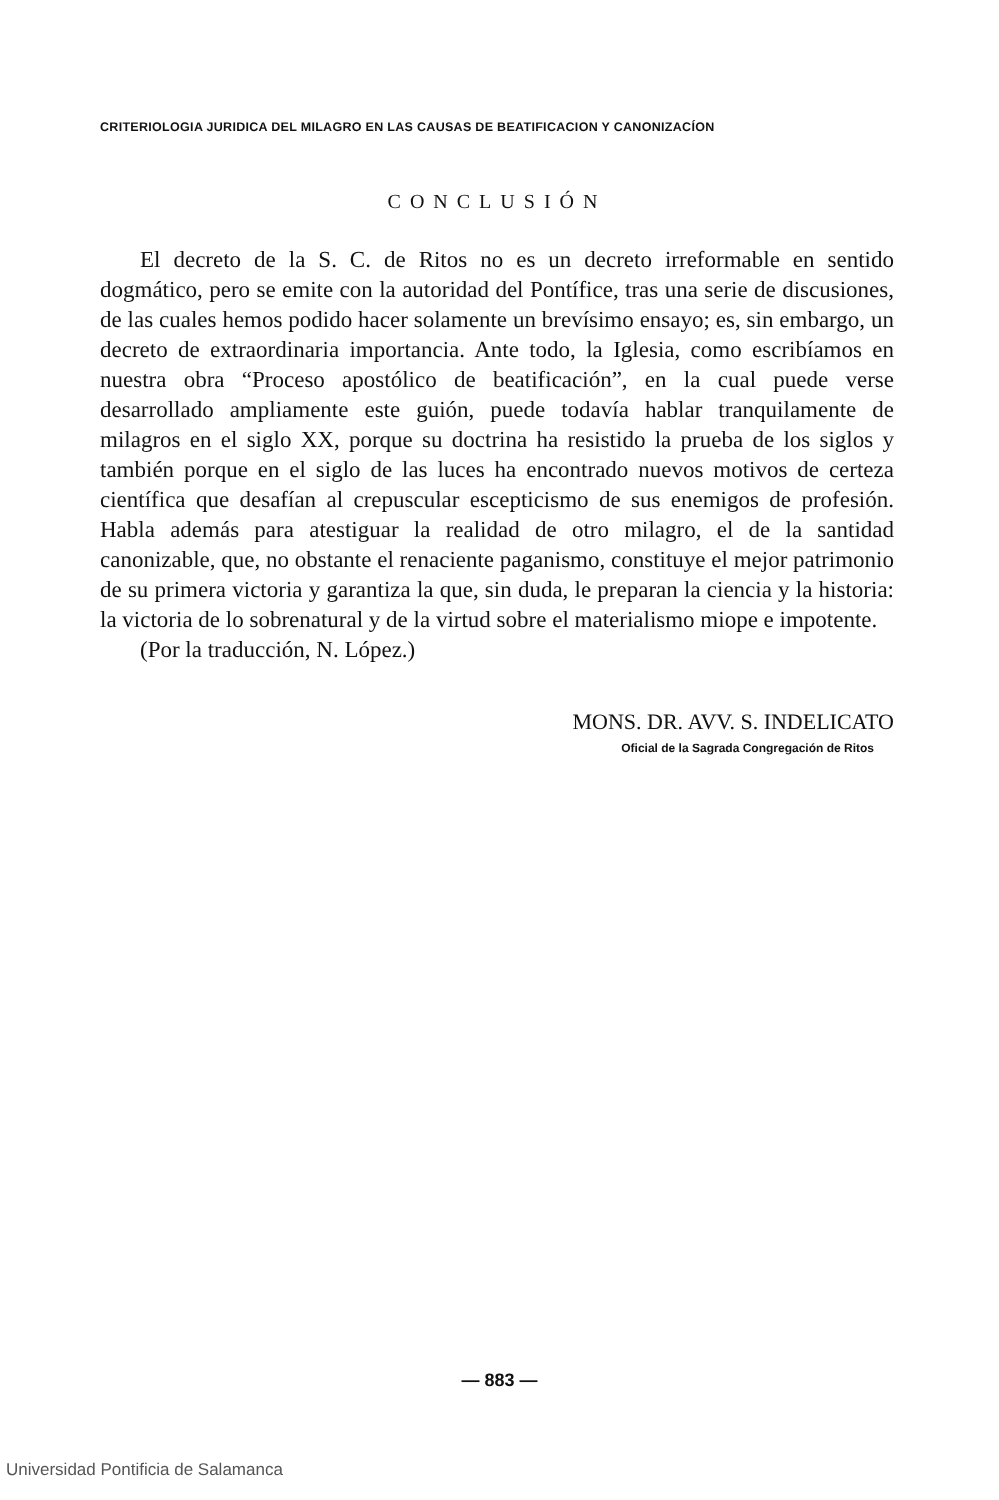CRITERIOLOGIA JURIDICA DEL MILAGRO EN LAS CAUSAS DE BEATIFICACION Y CANONIZACÍON
CONCLUSIÓN
El decreto de la S. C. de Ritos no es un decreto irreformable en sentido dogmático, pero se emite con la autoridad del Pontífice, tras una serie de discusiones, de las cuales hemos podido hacer solamente un brevísimo ensayo; es, sin embargo, un decreto de extraordinaria importancia. Ante todo, la Iglesia, como escribíamos en nuestra obra “Proceso apostólico de beatificación”, en la cual puede verse desarrollado ampliamente este guión, puede todavía hablar tranquilamente de milagros en el siglo XX, porque su doctrina ha resistido la prueba de los siglos y también porque en el siglo de las luces ha encontrado nuevos motivos de certeza científica que desafían al crepuscular escepticismo de sus enemigos de profesión. Habla además para atestiguar la realidad de otro milagro, el de la santidad canonizable, que, no obstante el renaciente paganismo, constituye el mejor patrimonio de su primera victoria y garantiza la que, sin duda, le preparan la ciencia y la historia: la victoria de lo sobrenatural y de la virtud sobre el materialismo miope e impotente.
(Por la traducción, N. López.)
MONS. DR. AVV. S. INDELICATO
Oficial de la Sagrada Congregación de Ritos
— 883 —
Universidad Pontificia de Salamanca